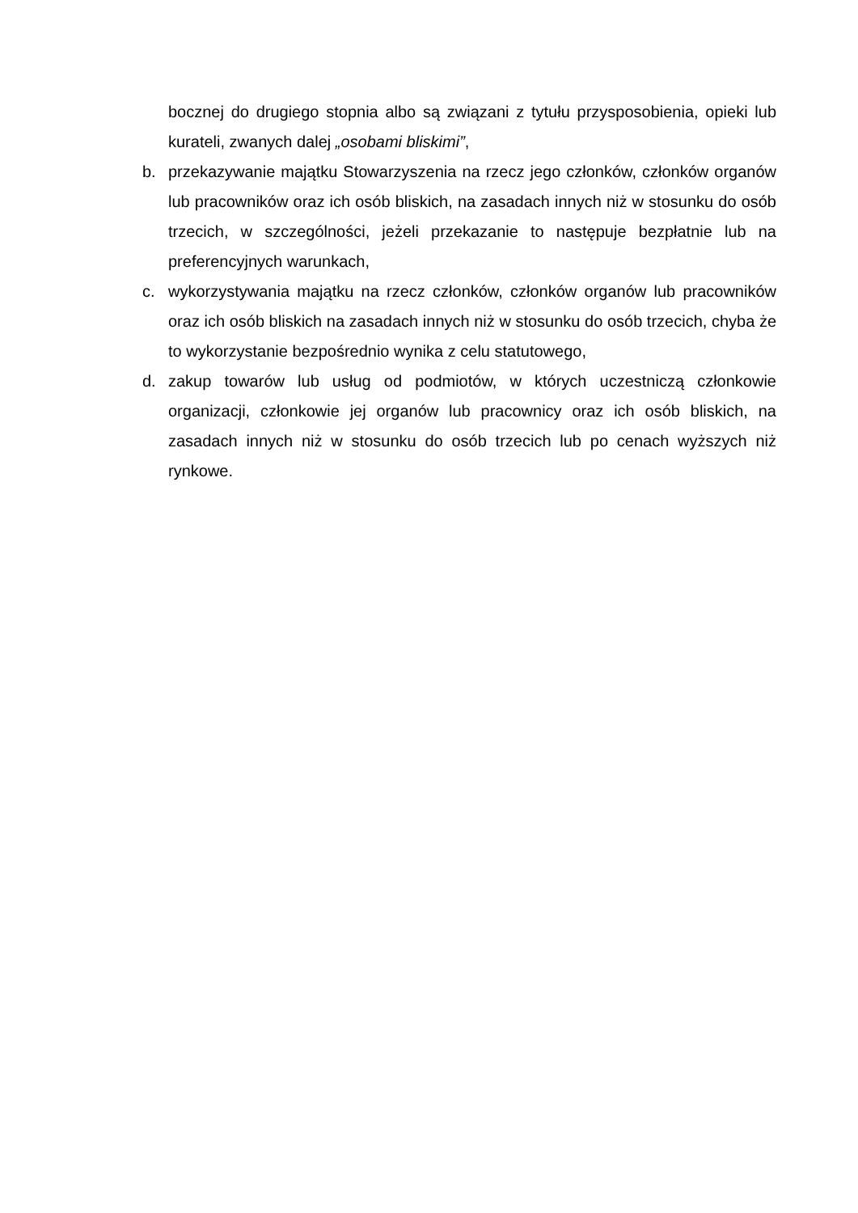bocznej do drugiego stopnia albo są związani z tytułu przysposobienia, opieki lub kurateli, zwanych dalej „osobami bliskimi”,
b. przekazywanie majątku Stowarzyszenia na rzecz jego członków, członków organów lub pracowników oraz ich osób bliskich, na zasadach innych niż w stosunku do osób trzecich, w szczególności, jeżeli przekazanie to następuje bezpłatnie lub na preferencyjnych warunkach,
c. wykorzystywania majątku na rzecz członków, członków organów lub pracowników oraz ich osób bliskich na zasadach innych niż w stosunku do osób trzecich, chyba że to wykorzystanie bezpośrednio wynika z celu statutowego,
d. zakup towarów lub usług od podmiotów, w których uczestniczą członkowie organizacji, członkowie jej organów lub pracownicy oraz ich osób bliskich, na zasadach innych niż w stosunku do osób trzecich lub po cenach wyższych niż rynkowe.